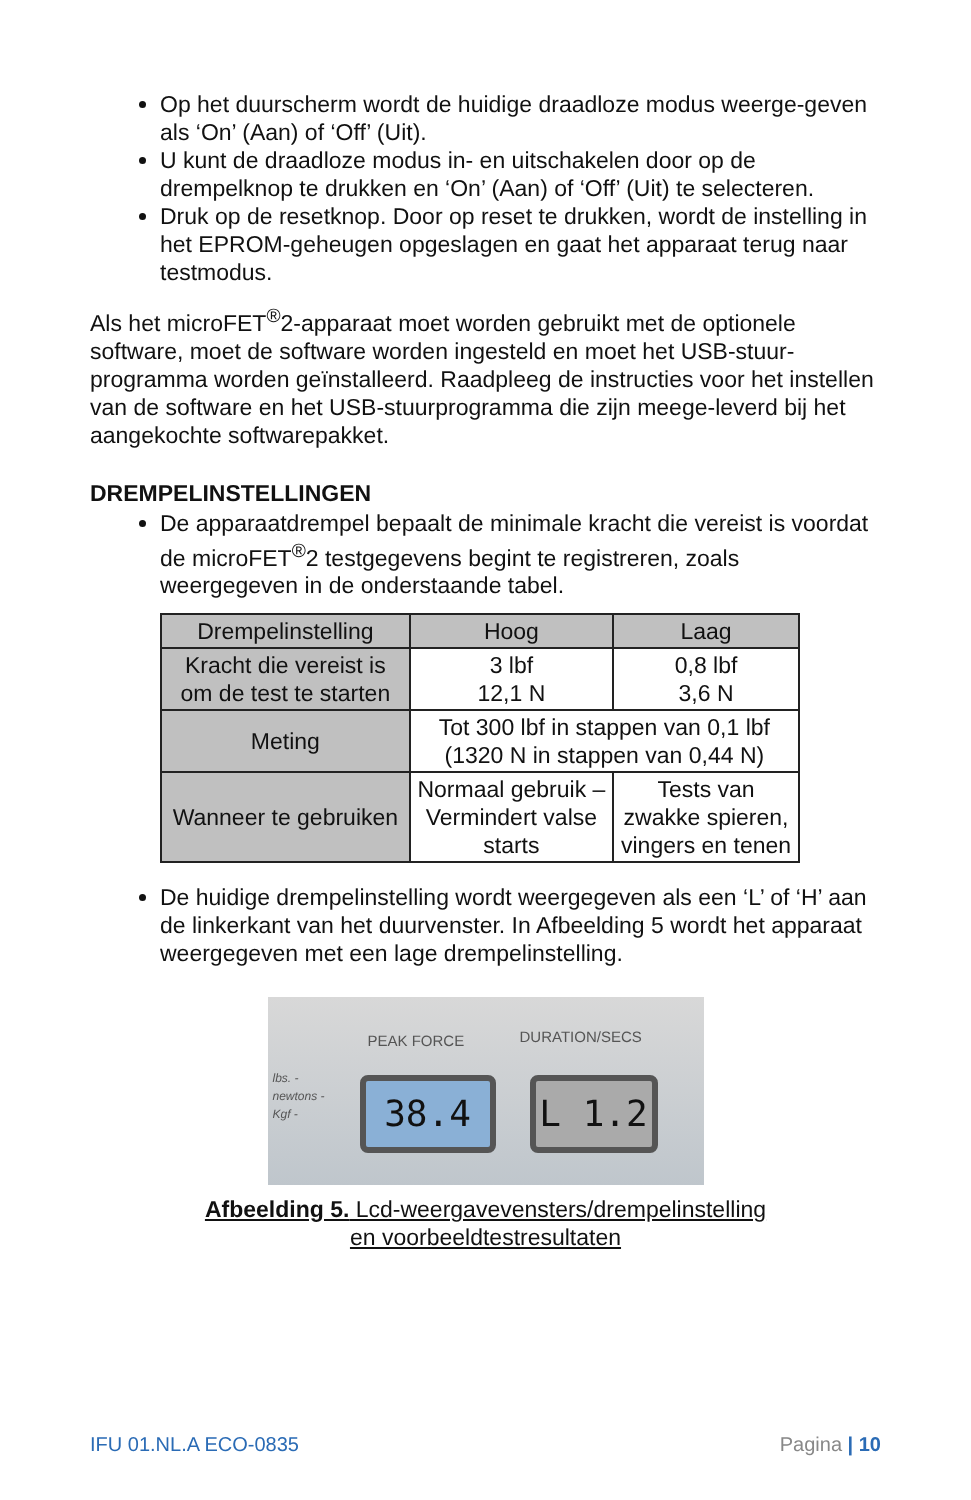Op het duurscherm wordt de huidige draadloze modus weerge-geven als ‘On’ (Aan) of ‘Off’ (Uit).
U kunt de draadloze modus in- en uitschakelen door op de drempelknop te drukken en ‘On’ (Aan) of ‘Off’ (Uit) te selecteren.
Druk op de resetknop. Door op reset te drukken, wordt de instelling in het EPROM-geheugen opgeslagen en gaat het apparaat terug naar testmodus.
Als het microFET<sup>®</sup>2-apparaat moet worden gebruikt met de optionele software, moet de software worden ingesteld en moet het USB-stuur-programma worden geïnstalleerd. Raadpleeg de instructies voor het instellen van de software en het USB-stuurprogramma die zijn meege-leverd bij het aangekochte softwarepakket.
DREMPELINSTELLINGEN
De apparaatdrempel bepaalt de minimale kracht die vereist is voordat de microFET<sup>®</sup>2 testgegevens begint te registreren, zoals weergegeven in de onderstaande tabel.
| Drempelinstelling | Hoog | Laag |
| --- | --- | --- |
| Kracht die vereist is om de test te starten | 3 lbf 12,1 N | 0,8 lbf 3,6 N |
| Meting | Tot 300 lbf in stappen van 0,1 lbf (1320 N in stappen van 0,44 N) | |
| Wanneer te gebruiken | Normaal gebruik – Vermindert valse starts | Tests van zwakke spieren, vingers en tenen |
De huidige drempelinstelling wordt weergegeven als een ‘L’ of ‘H’ aan de linkerkant van het duurvenster. In Afbeelding 5 wordt het apparaat weergegeven met een lage drempelinstelling.
PEAK FORCE DURATION/SECS
lbs. -
newtons -
Kgf -
38.4 L 1.2
Afbeelding 5. Lcd-weergavevensters/drempelinstelling
en voorbeeldtestresultaten
IFU 01.NL.A ECO-0835 Pagina | 10